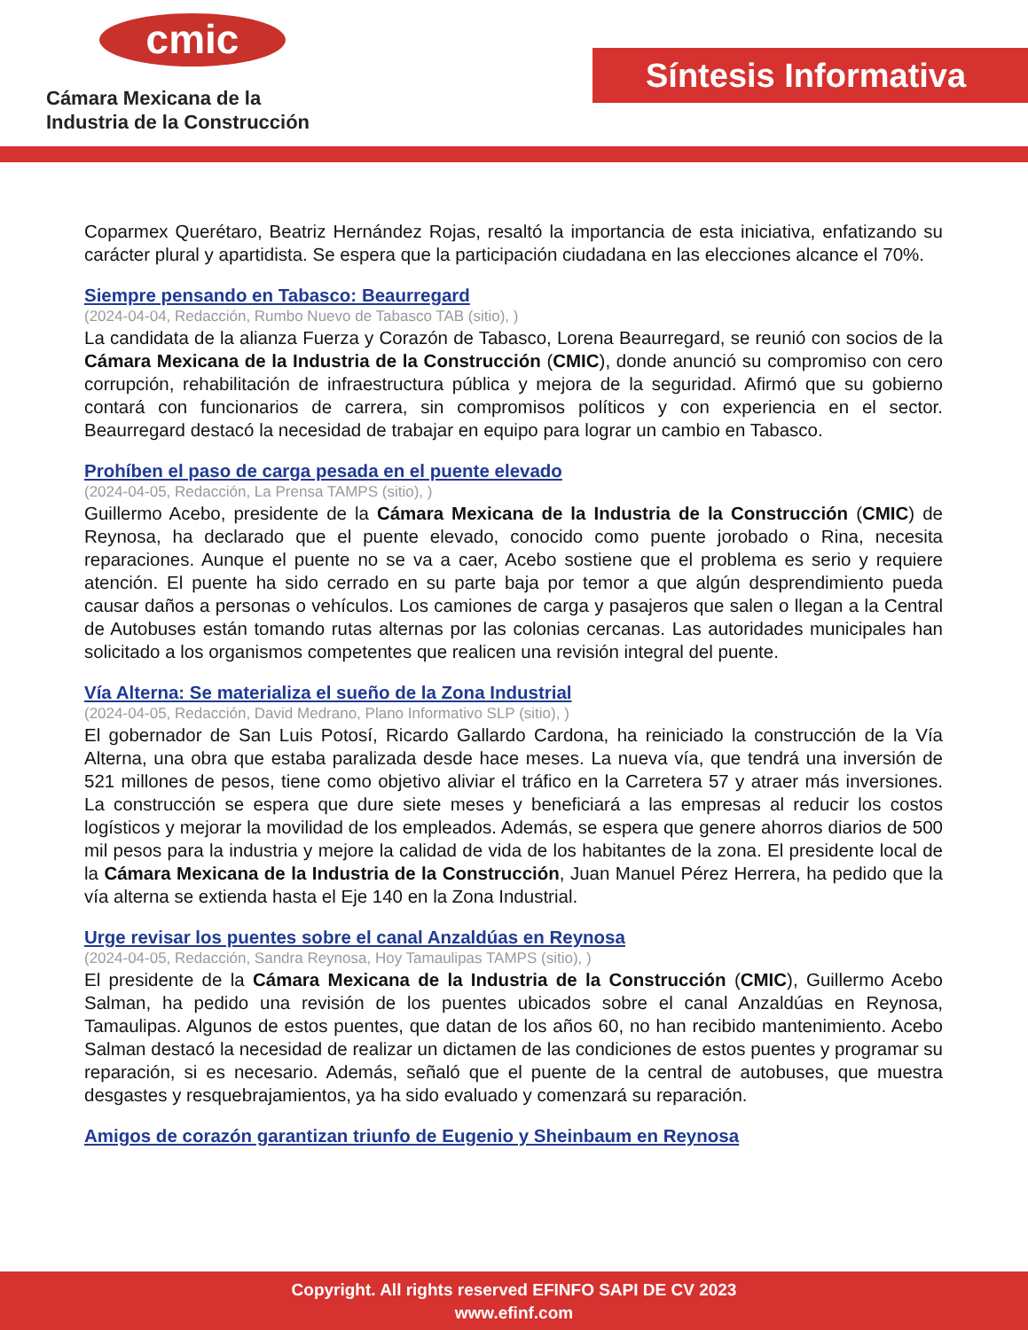cmic
Cámara Mexicana de la
Industria de la Construcción
Síntesis Informativa
Coparmex Querétaro, Beatriz Hernández Rojas, resaltó la importancia de esta iniciativa, enfatizando su carácter plural y apartidista. Se espera que la participación ciudadana en las elecciones alcance el 70%.
Siempre pensando en Tabasco: Beaurregard
(2024-04-04, Redacción, Rumbo Nuevo de Tabasco TAB (sitio), )
La candidata de la alianza Fuerza y Corazón de Tabasco, Lorena Beaurregard, se reunió con socios de la Cámara Mexicana de la Industria de la Construcción (CMIC), donde anunció su compromiso con cero corrupción, rehabilitación de infraestructura pública y mejora de la seguridad. Afirmó que su gobierno contará con funcionarios de carrera, sin compromisos políticos y con experiencia en el sector. Beaurregard destacó la necesidad de trabajar en equipo para lograr un cambio en Tabasco.
Prohíben el paso de carga pesada en el puente elevado
(2024-04-05, Redacción, La Prensa TAMPS (sitio), )
Guillermo Acebo, presidente de la Cámara Mexicana de la Industria de la Construcción (CMIC) de Reynosa, ha declarado que el puente elevado, conocido como puente jorobado o Rina, necesita reparaciones. Aunque el puente no se va a caer, Acebo sostiene que el problema es serio y requiere atención. El puente ha sido cerrado en su parte baja por temor a que algún desprendimiento pueda causar daños a personas o vehículos. Los camiones de carga y pasajeros que salen o llegan a la Central de Autobuses están tomando rutas alternas por las colonias cercanas. Las autoridades municipales han solicitado a los organismos competentes que realicen una revisión integral del puente.
Vía Alterna: Se materializa el sueño de la Zona Industrial
(2024-04-05, Redacción, David Medrano, Plano Informativo SLP (sitio), )
El gobernador de San Luis Potosí, Ricardo Gallardo Cardona, ha reiniciado la construcción de la Vía Alterna, una obra que estaba paralizada desde hace meses. La nueva vía, que tendrá una inversión de 521 millones de pesos, tiene como objetivo aliviar el tráfico en la Carretera 57 y atraer más inversiones. La construcción se espera que dure siete meses y beneficiará a las empresas al reducir los costos logísticos y mejorar la movilidad de los empleados. Además, se espera que genere ahorros diarios de 500 mil pesos para la industria y mejore la calidad de vida de los habitantes de la zona. El presidente local de la Cámara Mexicana de la Industria de la Construcción, Juan Manuel Pérez Herrera, ha pedido que la vía alterna se extienda hasta el Eje 140 en la Zona Industrial.
Urge revisar los puentes sobre el canal Anzaldúas en Reynosa
(2024-04-05, Redacción, Sandra Reynosa, Hoy Tamaulipas TAMPS (sitio), )
El presidente de la Cámara Mexicana de la Industria de la Construcción (CMIC), Guillermo Acebo Salman, ha pedido una revisión de los puentes ubicados sobre el canal Anzaldúas en Reynosa, Tamaulipas. Algunos de estos puentes, que datan de los años 60, no han recibido mantenimiento. Acebo Salman destacó la necesidad de realizar un dictamen de las condiciones de estos puentes y programar su reparación, si es necesario. Además, señaló que el puente de la central de autobuses, que muestra desgastes y resquebrajamientos, ya ha sido evaluado y comenzará su reparación.
Amigos de corazón garantizan triunfo de Eugenio y Sheinbaum en Reynosa
Copyright. All rights reserved EFINFO SAPI DE CV 2023
www.efinf.com